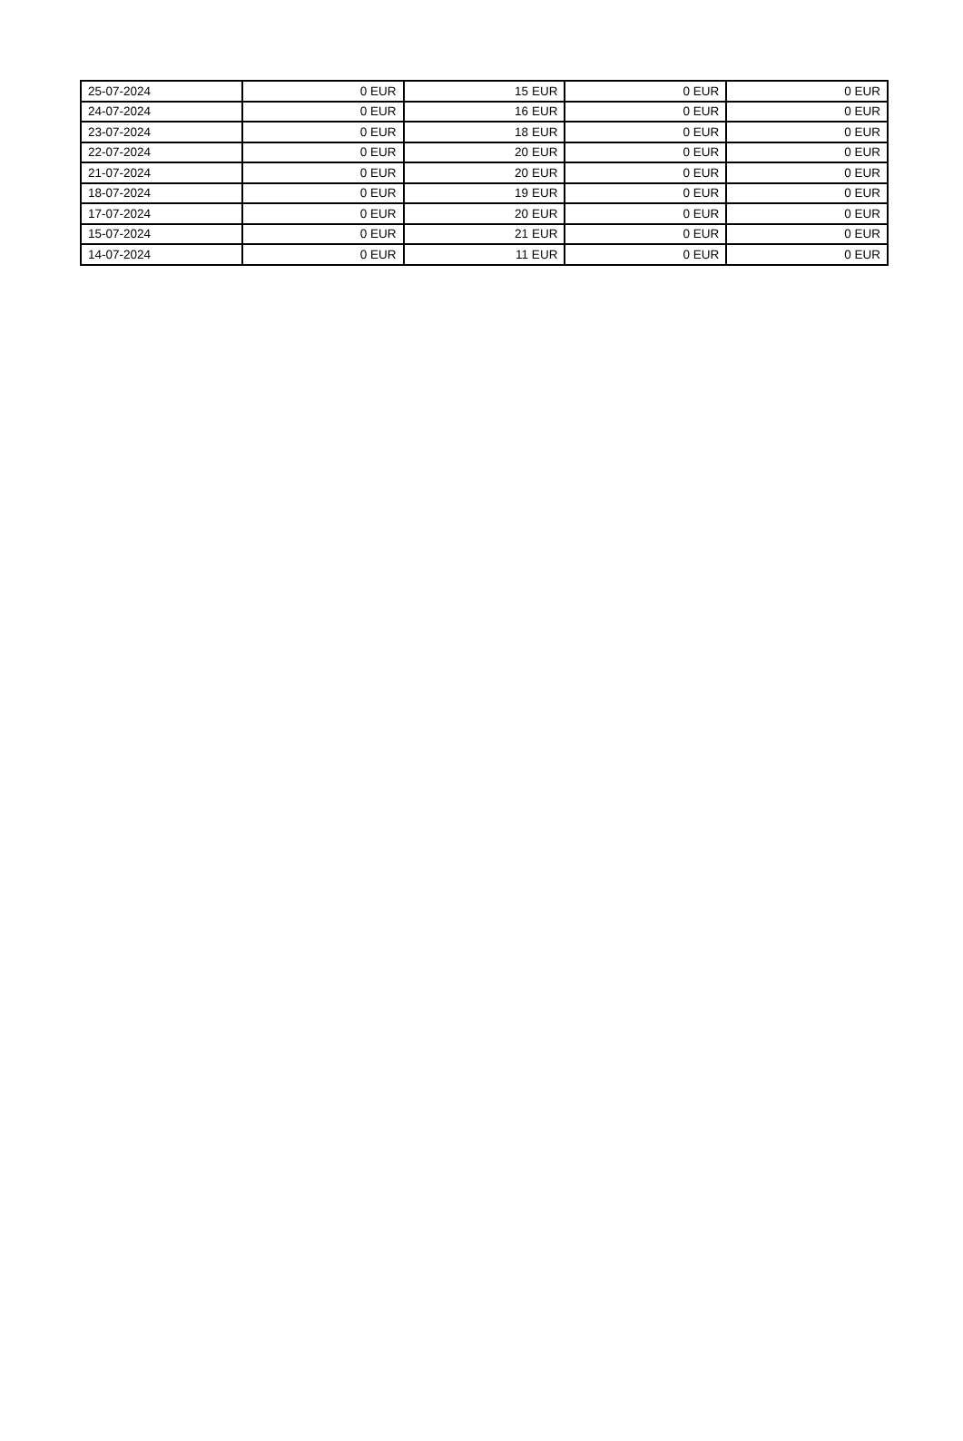| 25-07-2024 | 0 EUR | 15 EUR | 0 EUR | 0 EUR |
| 24-07-2024 | 0 EUR | 16 EUR | 0 EUR | 0 EUR |
| 23-07-2024 | 0 EUR | 18 EUR | 0 EUR | 0 EUR |
| 22-07-2024 | 0 EUR | 20 EUR | 0 EUR | 0 EUR |
| 21-07-2024 | 0 EUR | 20 EUR | 0 EUR | 0 EUR |
| 18-07-2024 | 0 EUR | 19 EUR | 0 EUR | 0 EUR |
| 17-07-2024 | 0 EUR | 20 EUR | 0 EUR | 0 EUR |
| 15-07-2024 | 0 EUR | 21 EUR | 0 EUR | 0 EUR |
| 14-07-2024 | 0 EUR | 11 EUR | 0 EUR | 0 EUR |